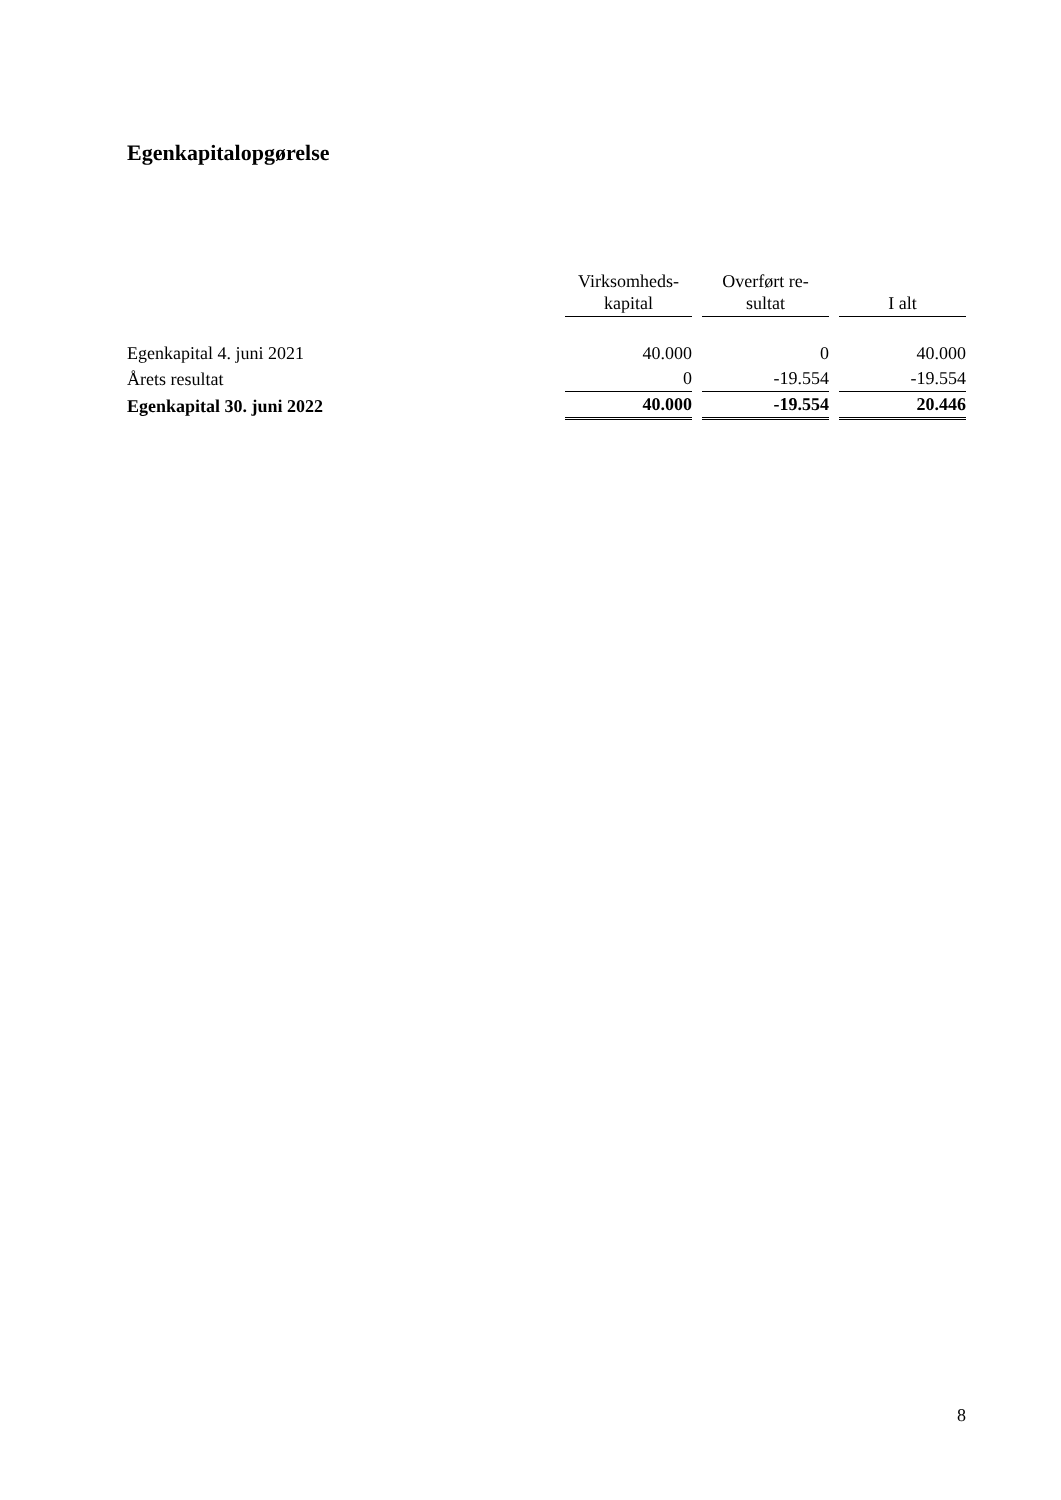Egenkapitalopgørelse
| | Virksomheds- kapital | Overført re- sultat | I alt |
| --- | --- | --- | --- |
| Egenkapital 4. juni 2021 | 40.000 | 0 | 40.000 |
| Årets resultat | 0 | -19.554 | -19.554 |
| Egenkapital 30. juni 2022 | 40.000 | -19.554 | 20.446 |
8